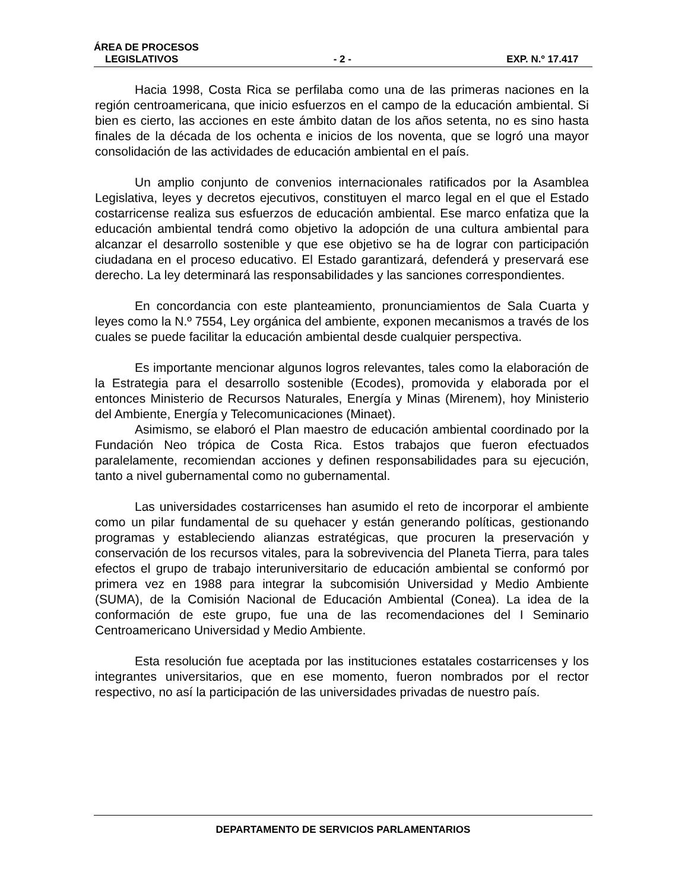ÁREA DE PROCESOS
LEGISLATIVOS - 2 - EXP. N.º 17.417
Hacia 1998, Costa Rica se perfilaba como una de las primeras naciones en la región centroamericana, que inicio esfuerzos en el campo de la educación ambiental. Si bien es cierto, las acciones en este ámbito datan de los años setenta, no es sino hasta finales de la década de los ochenta e inicios de los noventa, que se logró una mayor consolidación de las actividades de educación ambiental en el país.
Un amplio conjunto de convenios internacionales ratificados por la Asamblea Legislativa, leyes y decretos ejecutivos, constituyen el marco legal en el que el Estado costarricense realiza sus esfuerzos de educación ambiental. Ese marco enfatiza que la educación ambiental tendrá como objetivo la adopción de una cultura ambiental para alcanzar el desarrollo sostenible y que ese objetivo se ha de lograr con participación ciudadana en el proceso educativo. El Estado garantizará, defenderá y preservará ese derecho. La ley determinará las responsabilidades y las sanciones correspondientes.
En concordancia con este planteamiento, pronunciamientos de Sala Cuarta y leyes como la N.º 7554, Ley orgánica del ambiente, exponen mecanismos a través de los cuales se puede facilitar la educación ambiental desde cualquier perspectiva.
Es importante mencionar algunos logros relevantes, tales como la elaboración de la Estrategia para el desarrollo sostenible (Ecodes), promovida y elaborada por el entonces Ministerio de Recursos Naturales, Energía y Minas (Mirenem), hoy Ministerio del Ambiente, Energía y Telecomunicaciones (Minaet).
Asimismo, se elaboró el Plan maestro de educación ambiental coordinado por la Fundación Neo trópica de Costa Rica. Estos trabajos que fueron efectuados paralelamente, recomiendan acciones y definen responsabilidades para su ejecución, tanto a nivel gubernamental como no gubernamental.
Las universidades costarricenses han asumido el reto de incorporar el ambiente como un pilar fundamental de su quehacer y están generando políticas, gestionando programas y estableciendo alianzas estratégicas, que procuren la preservación y conservación de los recursos vitales, para la sobrevivencia del Planeta Tierra, para tales efectos el grupo de trabajo interuniversitario de educación ambiental se conformó por primera vez en 1988 para integrar la subcomisión Universidad y Medio Ambiente (SUMA), de la Comisión Nacional de Educación Ambiental (Conea). La idea de la conformación de este grupo, fue una de las recomendaciones del I Seminario Centroamericano Universidad y Medio Ambiente.
Esta resolución fue aceptada por las instituciones estatales costarricenses y los integrantes universitarios, que en ese momento, fueron nombrados por el rector respectivo, no así la participación de las universidades privadas de nuestro país.
DEPARTAMENTO DE SERVICIOS PARLAMENTARIOS